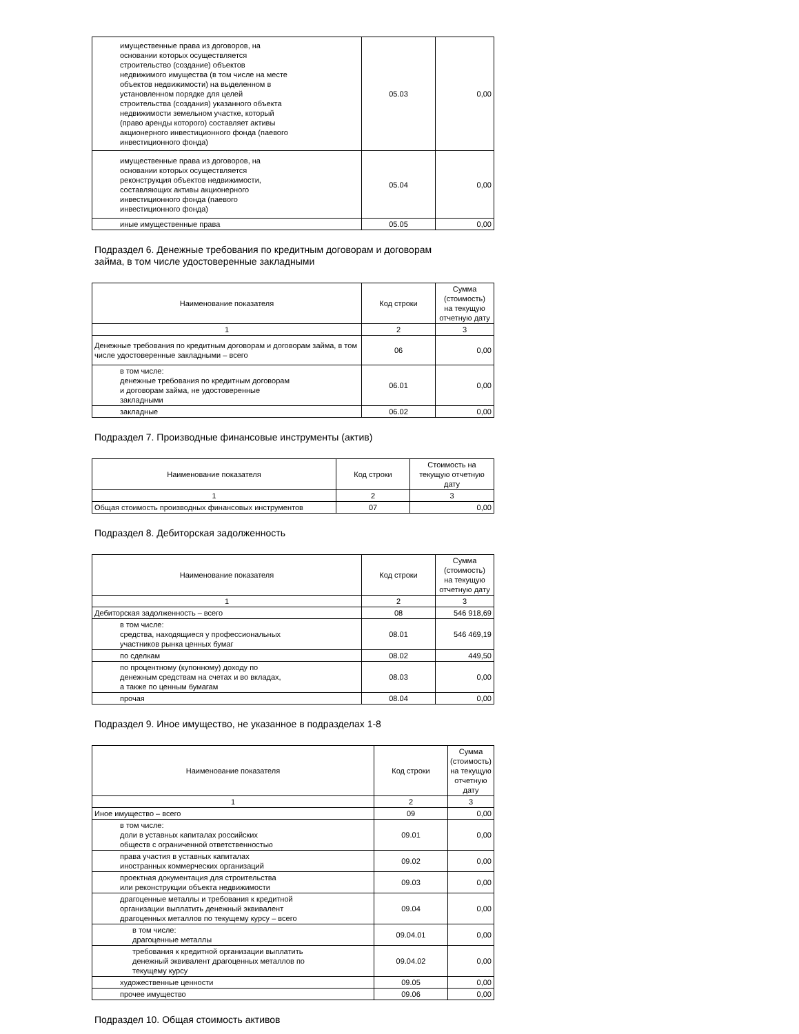| имущественные права из договоров, на основании которых осуществляется строительство (создание) объектов недвижимого имущества (в том числе на месте объектов недвижимости) на выделенном в установленном порядке для целей строительства (создания) указанного объекта недвижимости земельном участке, который (право аренды которого) составляет активы акционерного инвестиционного фонда (паевого инвестиционного фонда) | 05.03 | 0,00 |
| имущественные права из договоров, на основании которых осуществляется реконструкция объектов недвижимости, составляющих активы акционерного инвестиционного фонда (паевого инвестиционного фонда) | 05.04 | 0,00 |
| иные имущественные права | 05.05 | 0,00 |
Подраздел 6. Денежные требования по кредитным договорам и договорам
займа, в том числе удостоверенные закладными
| Наименование показателя | Код строки | Сумма (стоимость) на текущую отчетную дату |
| --- | --- | --- |
| 1 | 2 | 3 |
| Денежные требования по кредитным договорам и договорам займа, в том числе удостоверенные закладными – всего | 06 | 0,00 |
| в том числе: денежные требования по кредитным договорам и договорам займа, не удостоверенные закладными | 06.01 | 0,00 |
| закладные | 06.02 | 0,00 |
Подраздел 7. Производные финансовые инструменты (актив)
| Наименование показателя | Код строки | Стоимость на текущую отчетную дату |
| --- | --- | --- |
| 1 | 2 | 3 |
| Общая стоимость производных финансовых инструментов | 07 | 0,00 |
Подраздел 8. Дебиторская задолженность
| Наименование показателя | Код строки | Сумма (стоимость) на текущую отчетную дату |
| --- | --- | --- |
| 1 | 2 | 3 |
| Дебиторская задолженность – всего | 08 | 546 918,69 |
| в том числе: средства, находящиеся у профессиональных участников рынка ценных бумаг | 08.01 | 546 469,19 |
| по сделкам | 08.02 | 449,50 |
| по процентному (купонному) доходу по денежным средствам на счетах и во вкладах, а также по ценным бумагам | 08.03 | 0,00 |
| прочая | 08.04 | 0,00 |
Подраздел 9. Иное имущество, не указанное в подразделах 1-8
| Наименование показателя | Код строки | Сумма (стоимость) на текущую отчетную дату |
| --- | --- | --- |
| 1 | 2 | 3 |
| Иное имущество – всего | 09 | 0,00 |
| в том числе: доли в уставных капиталах российских обществ с ограниченной ответственностью | 09.01 | 0,00 |
| права участия в уставных капиталах иностранных коммерческих организаций | 09.02 | 0,00 |
| проектная документация для строительства или реконструкции объекта недвижимости | 09.03 | 0,00 |
| драгоценные металлы и требования к кредитной организации выплатить денежный эквивалент драгоценных металлов по текущему курсу – всего | 09.04 | 0,00 |
| в том числе: драгоценные металлы | 09.04.01 | 0,00 |
| требования к кредитной организации выплатить денежный эквивалент драгоценных металлов по текущему курсу | 09.04.02 | 0,00 |
| художественные ценности | 09.05 | 0,00 |
| прочее имущество | 09.06 | 0,00 |
Подраздел 10. Общая стоимость активов